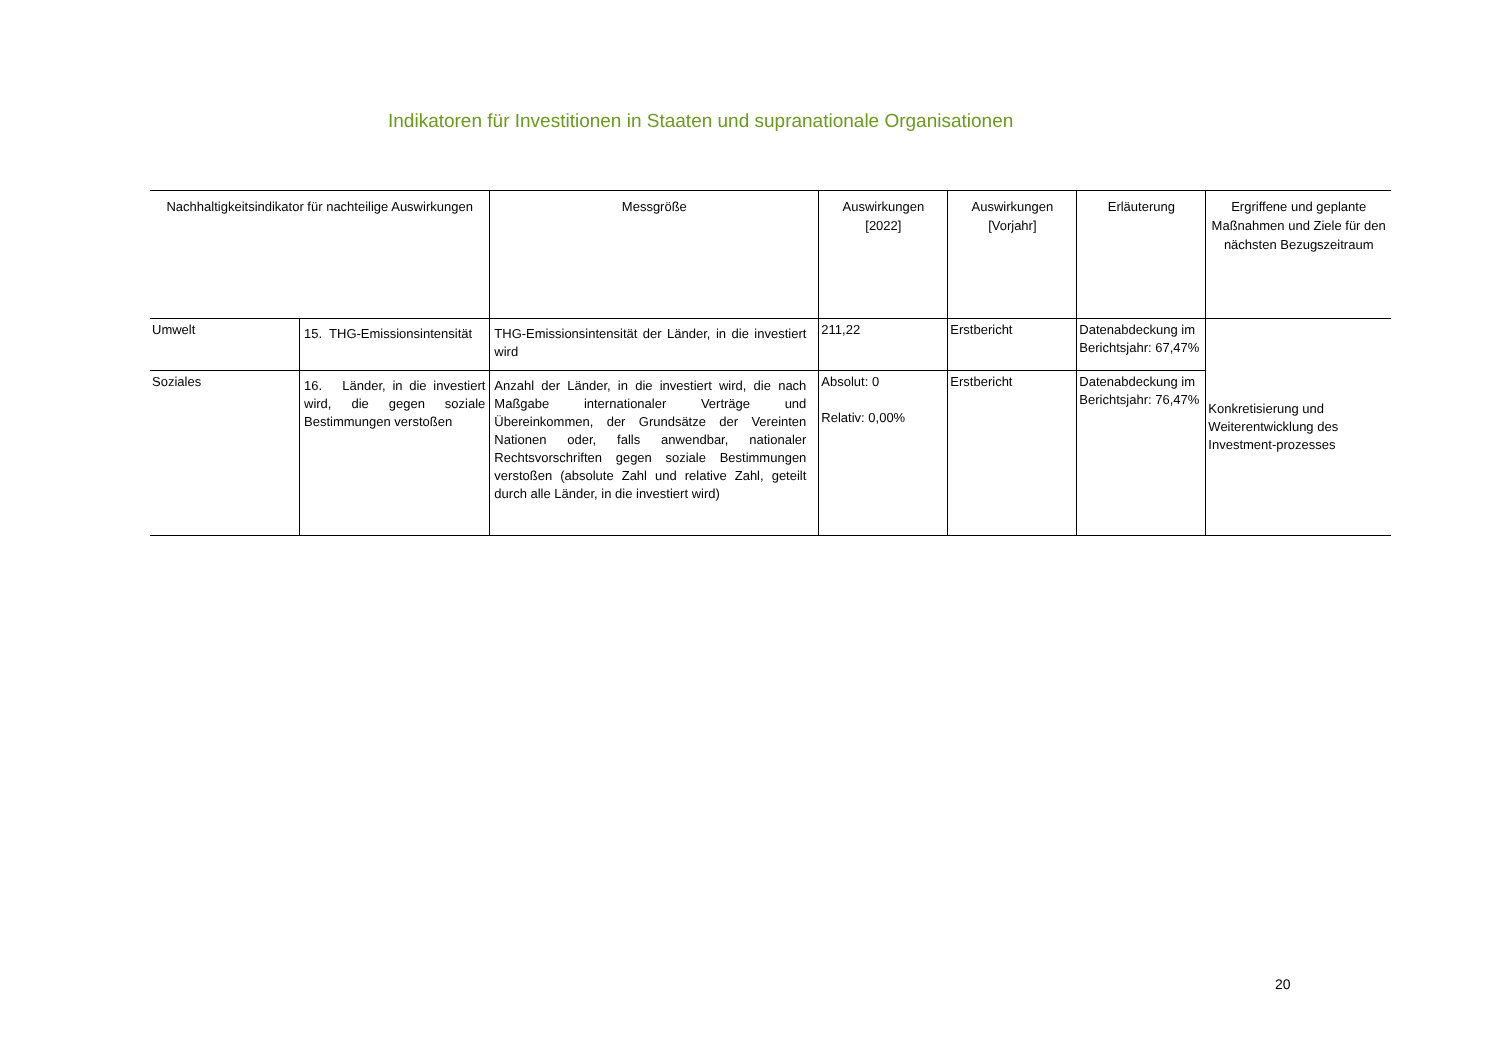Indikatoren für Investitionen in Staaten und supranationale Organisationen
| Nachhaltigkeitsindikator für nachteilige Auswirkungen | | Messgröße | Auswirkungen [2022] | Auswirkungen [Vorjahr] | Erläuterung | Ergriffene und geplante Maßnahmen und Ziele für den nächsten Bezugszeitraum |
| --- | --- | --- | --- | --- | --- | --- |
| Umwelt | 15. THG-Emissionsintensität | THG-Emissionsintensität der Länder, in die investiert wird | 211,22 | Erstbericht | Datenabdeckung im Berichtsjahr: 67,47% | Konkretisierung und Weiterentwicklung des Investment-prozesses |
| Soziales | 16. Länder, in die investiert wird, die gegen soziale Bestimmungen verstoßen | Anzahl der Länder, in die investiert wird, die nach Maßgabe internationaler Verträge und Übereinkommen, der Grundsätze der Vereinten Nationen oder, falls anwendbar, nationaler Rechtsvorschriften gegen soziale Bestimmungen verstoßen (absolute Zahl und relative Zahl, geteilt durch alle Länder, in die investiert wird) | Absolut: 0 Relativ: 0,00% | Erstbericht | Datenabdeckung im Berichtsjahr: 76,47% | |
20